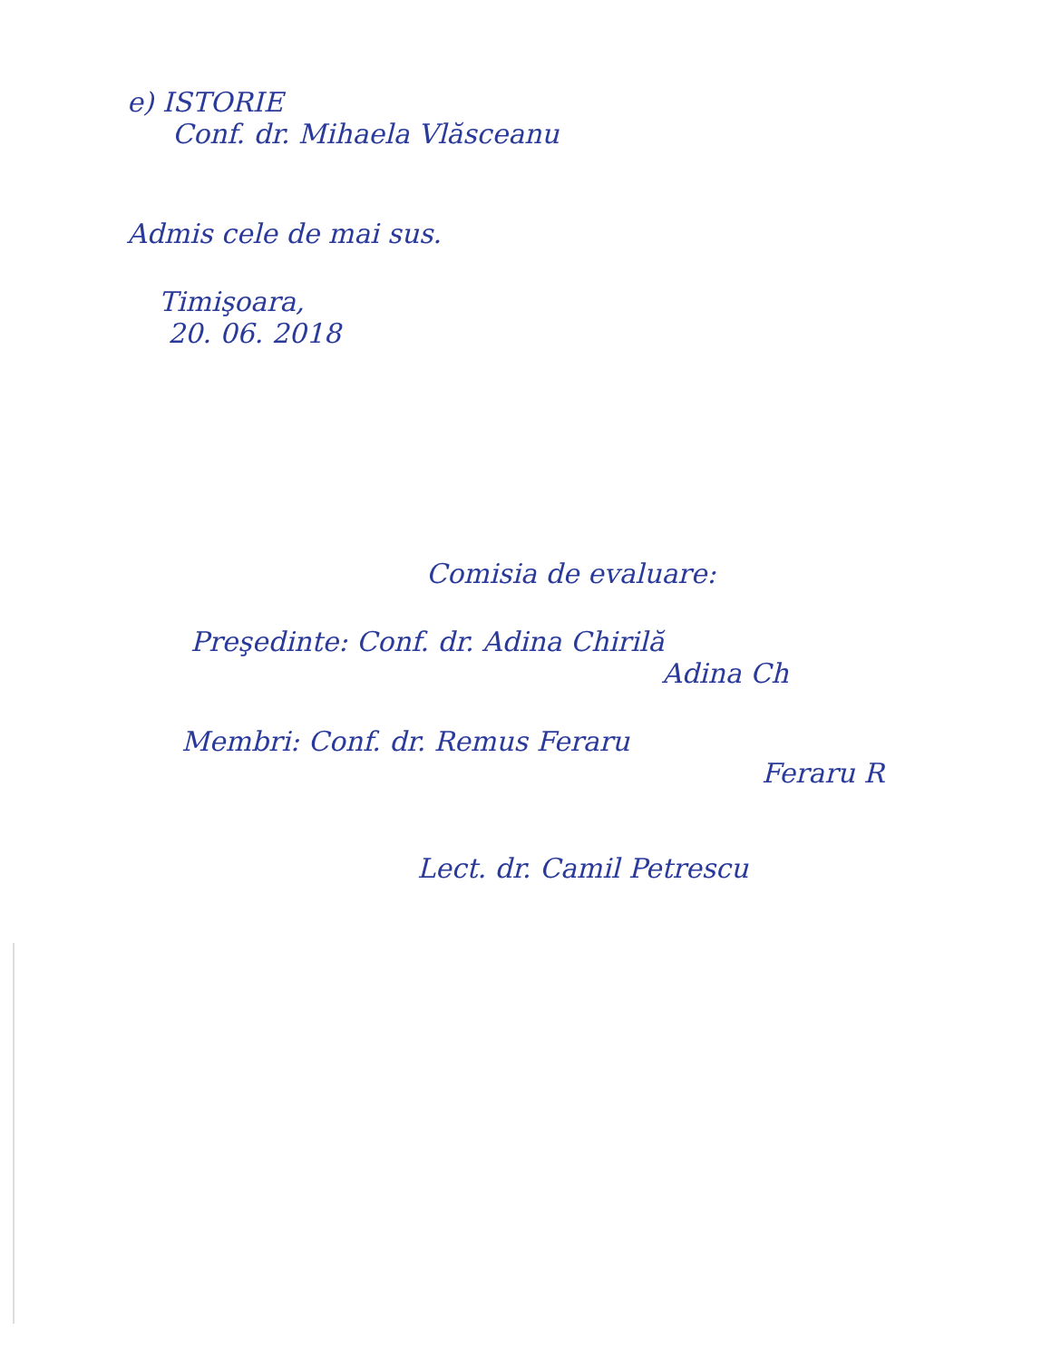e) ISTORIE
Conf. dr. Mihaela Vlăsceanu
Admis cele de mai sus.
Timişoara,
20. 06. 2018
Comisia de evaluare:
Preşedinte: Conf. dr. Adina Chirilă
Adina Ch
Membri: Conf. dr. Remus Feraru
Feraru R
Lect. dr. Camil Petrescu